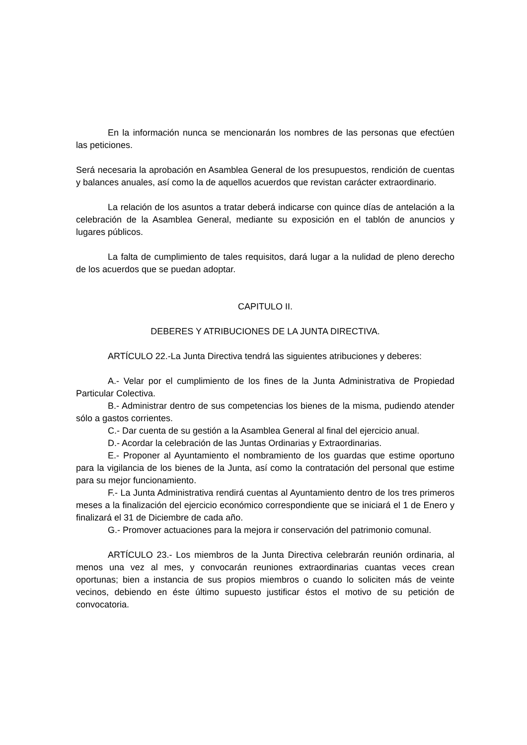En la información nunca se mencionarán los nombres de las personas que efectúen las peticiones.
Será necesaria la aprobación en Asamblea General de los presupuestos, rendición de cuentas y balances anuales, así como la de aquellos acuerdos que revistan carácter extraordinario.
La relación de los asuntos a tratar deberá indicarse con quince días de antelación a la celebración de la Asamblea General, mediante su exposición en el tablón de anuncios y lugares públicos.
La falta de cumplimiento de tales requisitos, dará lugar a la nulidad de pleno derecho de los acuerdos que se puedan adoptar.
CAPITULO II.
DEBERES Y ATRIBUCIONES DE LA JUNTA DIRECTIVA.
ARTÍCULO 22.-La Junta Directiva tendrá las siguientes atribuciones y deberes:
A.- Velar por el cumplimiento de los fines de la Junta Administrativa de Propiedad Particular Colectiva.
B.- Administrar dentro de sus competencias los bienes de la misma, pudiendo atender sólo a gastos corrientes.
C.- Dar cuenta de su gestión a la Asamblea General al final del ejercicio anual.
D.- Acordar la celebración de las Juntas Ordinarias y Extraordinarias.
E.- Proponer al Ayuntamiento el nombramiento de los guardas que estime oportuno para la vigilancia de los bienes de la Junta, así como la contratación del personal que estime para su mejor funcionamiento.
F.- La Junta Administrativa rendirá cuentas al Ayuntamiento dentro de los tres primeros meses a la finalización del ejercicio económico correspondiente que se iniciará el 1 de Enero y finalizará el 31 de Diciembre de cada año.
G.- Promover actuaciones para la mejora ir conservación del patrimonio comunal.
ARTÍCULO 23.- Los miembros de la Junta Directiva celebrarán reunión ordinaria, al menos una vez al mes, y convocarán reuniones extraordinarias cuantas veces crean oportunas; bien a instancia de sus propios miembros o cuando lo soliciten más de veinte vecinos, debiendo en éste último supuesto justificar éstos el motivo de su petición de convocatoria.